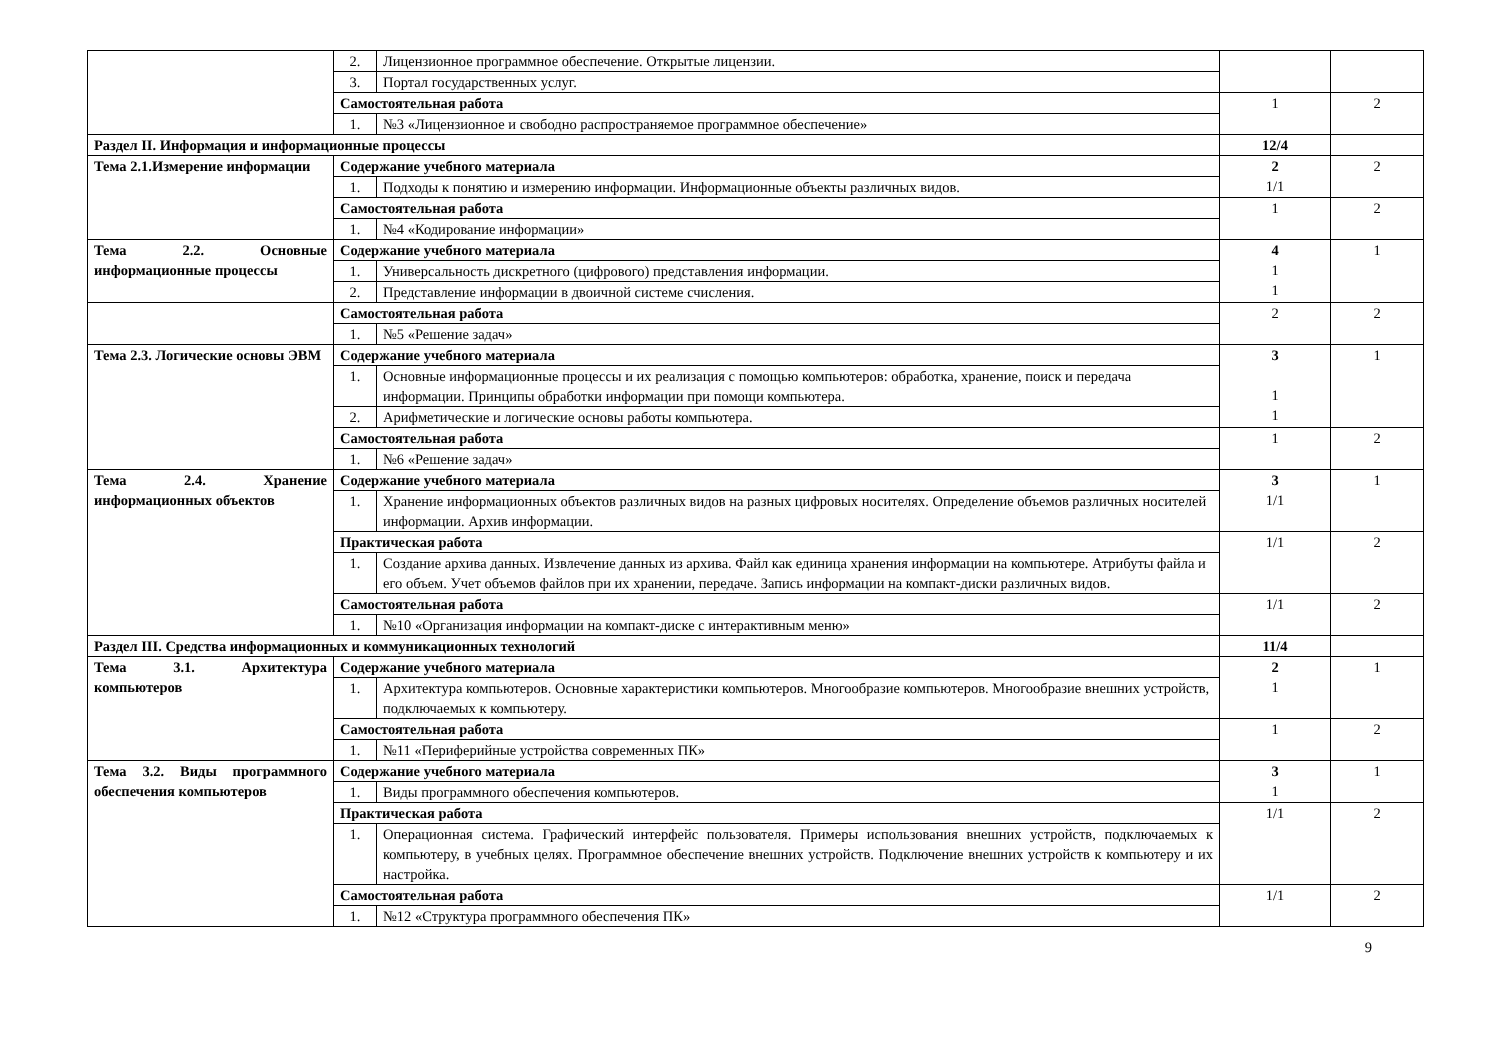| | 2. | Лицензионное программное обеспечение. Открытые лицензии. | | |
| | 3. | Портал государственных услуг. | | |
| | Самостоятельная работа | | 1 | 2 |
| | 1. | №3 «Лицензионное и свободно распространяемое программное обеспечение» | | |
| Раздел II. Информация и информационные процессы | | | 12/4 | |
| Тема 2.1.Измерение информации | Содержание учебного материала | | 2 1/1 | 2 |
| | 1. | Подходы к понятию и измерению информации. Информационные объекты различных видов. | | |
| | Самостоятельная работа | | 1 | 2 |
| | 1. | №4 «Кодирование информации» | | |
| Тема 2.2. Основные информационные процессы | Содержание учебного материала | | 4 1 1 | 1 |
| | 1. | Универсальность дискретного (цифрового) представления информации. | | |
| | 2. | Представление информации в двоичной системе счисления. | | |
| | Самостоятельная работа | | 2 | 2 |
| | 1. | №5 «Решение задач» | | |
| Тема 2.3. Логические основы ЭВМ | Содержание учебного материала | | 3 1 1 | 1 |
| | 1. | Основные информационные процессы и их реализация с помощью компьютеров: обработка, хранение, поиск и передача информации. Принципы обработки информации при помощи компьютера. | | |
| | 2. | Арифметические и логические основы работы компьютера. | | |
| | Самостоятельная работа | | 1 | 2 |
| | 1. | №6 «Решение задач» | | |
| Тема 2.4. Хранение информационных объектов | Содержание учебного материала | | 3 1/1 | 1 |
| | 1. | Хранение информационных объектов различных видов на разных цифровых носителях. Определение объемов различных носителей информации. Архив информации. | | |
| | Практическая работа | | 1/1 | 2 |
| | 1. | Создание архива данных. Извлечение данных из архива. Файл как единица хранения информации на компьютере. Атрибуты файла и его объем. Учет объемов файлов при их хранении, передаче. Запись информации на компакт-диски различных видов. | | |
| | Самостоятельная работа | | 1/1 | 2 |
| | 1. | №10 «Организация информации на компакт-диске с интерактивным меню» | | |
| Раздел III. Средства информационных и коммуникационных технологий | | | 11/4 | |
| Тема 3.1. Архитектура компьютеров | Содержание учебного материала | | 2 1 | 1 |
| | 1. | Архитектура компьютеров. Основные характеристики компьютеров. Многообразие компьютеров. Многообразие внешних устройств, подключаемых к компьютеру. | | |
| | Самостоятельная работа | | 1 | 2 |
| | 1. | №11 «Периферийные устройства современных ПК» | | |
| Тема 3.2. Виды программного обеспечения компьютеров | Содержание учебного материала | | 3 1 | 1 |
| | 1. | Виды программного обеспечения компьютеров. | | |
| | Практическая работа | | 1/1 | 2 |
| | 1. | Операционная система. Графический интерфейс пользователя. Примеры использования внешних устройств, подключаемых к компьютеру, в учебных целях. Программное обеспечение внешних устройств. Подключение внешних устройств к компьютеру и их настройка. | | |
| | Самостоятельная работа | | 1/1 | 2 |
| | 1. | №12 «Структура программного обеспечения ПК» | | |
9